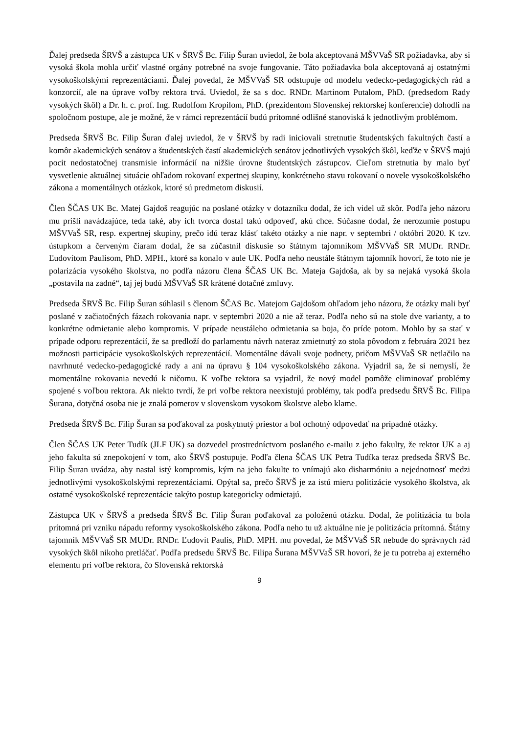Ďalej predseda ŠRVŠ a zástupca UK v ŠRVŠ Bc. Filip Šuran uviedol, že bola akceptovaná MŠVVaŠ SR požiadavka, aby si vysoká škola mohla určiť vlastné orgány potrebné na svoje fungovanie. Táto požiadavka bola akceptovaná aj ostatnými vysokoškolskými reprezentáciami. Ďalej povedal, že MŠVVaŠ SR odstupuje od modelu vedecko-pedagogických rád a konzorcií, ale na úprave voľby rektora trvá. Uviedol, že sa s doc. RNDr. Martinom Putalom, PhD. (predsedom Rady vysokých škôl) a Dr. h. c. prof. Ing. Rudolfom Kropilom, PhD. (prezidentom Slovenskej rektorskej konferencie) dohodli na spoločnom postupe, ale je možné, že v rámci reprezentácií budú prítomné odlišné stanoviská k jednotlivým problémom.
Predseda ŠRVŠ Bc. Filip Šuran ďalej uviedol, že v ŠRVŠ by radi iniciovali stretnutie študentských fakultných častí a komôr akademických senátov a študentských častí akademických senátov jednotlivých vysokých škôl, keďže v ŠRVŠ majú pocit nedostatočnej transmisie informácií na nižšie úrovne študentských zástupcov. Cieľom stretnutia by malo byť vysvetlenie aktuálnej situácie ohľadom rokovaní expertnej skupiny, konkrétneho stavu rokovaní o novele vysokoškolského zákona a momentálnych otázkok, ktoré sú predmetom diskusií.
Člen ŠČAS UK Bc. Matej Gajdoš reagujúc na poslané otázky v dotazníku dodal, že ich videl už skôr. Podľa jeho názoru mu prišli navádzajúce, teda také, aby ich tvorca dostal takú odpoveď, akú chce. Súčasne dodal, že nerozumie postupu MŠVVaŠ SR, resp. expertnej skupiny, prečo idú teraz klásť takéto otázky a nie napr. v septembri / októbri 2020. K tzv. ústupkom a červeným čiaram dodal, že sa zúčastnil diskusie so štátnym tajomníkom MŠVVaŠ SR MUDr. RNDr. Ľudovítom Paulisom, PhD. MPH., ktoré sa konalo v aule UK. Podľa neho neustále štátnym tajomník hovorí, že toto nie je polarizácia vysokého školstva, no podľa názoru člena ŠČAS UK Bc. Mateja Gajdoša, ak by sa nejaká vysoká škola „postavila na zadné“, taj jej budú MŠVVaŠ SR krátené dotačné zmluvy.
Predseda ŠRVŠ Bc. Filip Šuran súhlasil s členom ŠČAS Bc. Matejom Gajdošom ohľadom jeho názoru, že otázky mali byť poslané v začiatočných fázach rokovania napr. v septembri 2020 a nie až teraz. Podľa neho sú na stole dve varianty, a to konkrétne odmietanie alebo kompromis. V prípade neustáleho odmietania sa boja, čo príde potom. Mohlo by sa stať v prípade odporu reprezentácií, že sa predloží do parlamentu návrh nateraz zmietnutý zo stola pôvodom z februára 2021 bez možnosti participácie vysokoškolských reprezentácií. Momentálne dávali svoje podnety, pričom MŠVVaŠ SR netlačilo na navrhnuté vedecko-pedagogické rady a ani na úpravu § 104 vysokoškolského zákona. Vyjadril sa, že si nemyslí, že momentálne rokovania nevedú k ničomu. K voľbe rektora sa vyjadril, že nový model pomôže eliminovať problémy spojené s voľbou rektora. Ak niekto tvrdí, že pri voľbe rektora neexistujú problémy, tak podľa predsedu ŠRVŠ Bc. Filipa Šurana, dotyčná osoba nie je znalá pomerov v slovenskom vysokom školstve alebo klame.
Predseda ŠRVŠ Bc. Filip Šuran sa poďakoval za poskytnutý priestor a bol ochotný odpovedať na prípadné otázky.
Člen ŠČAS UK Peter Tudík (JLF UK) sa dozvedel prostredníctvom poslaného e-mailu z jeho fakulty, že rektor UK a aj jeho fakulta sú znepokojení v tom, ako ŠRVŠ postupuje. Podľa člena ŠČAS UK Petra Tudíka teraz predseda ŠRVŠ Bc. Filip Šuran uvádza, aby nastal istý kompromis, kým na jeho fakulte to vnímajú ako disharmóniu a nejednotnosť medzi jednotlivými vysokoškolskými reprezentáciami. Opýtal sa, prečo ŠRVŠ je za istú mieru politizácie vysokého školstva, ak ostatné vysokoškolské reprezentácie takýto postup kategoricky odmietajú.
Zástupca UK v ŠRVŠ a predseda ŠRVŠ Bc. Filip Šuran poďakoval za položenú otázku. Dodal, že politizácia tu bola prítomná pri vzniku nápadu reformy vysokoškolského zákona. Podľa neho tu už aktuálne nie je politizácia prítomná. Štátny tajomník MŠVVaŠ SR MUDr. RNDr. Ľudovít Paulis, PhD. MPH. mu povedal, že MŠVVaŠ SR nebude do správnych rád vysokých škôl nikoho pretláčať. Podľa predsedu ŠRVŠ Bc. Filipa Šurana MŠVVaŠ SR hovorí, že je tu potreba aj externého elementu pri voľbe rektora, čo Slovenská rektorská
9